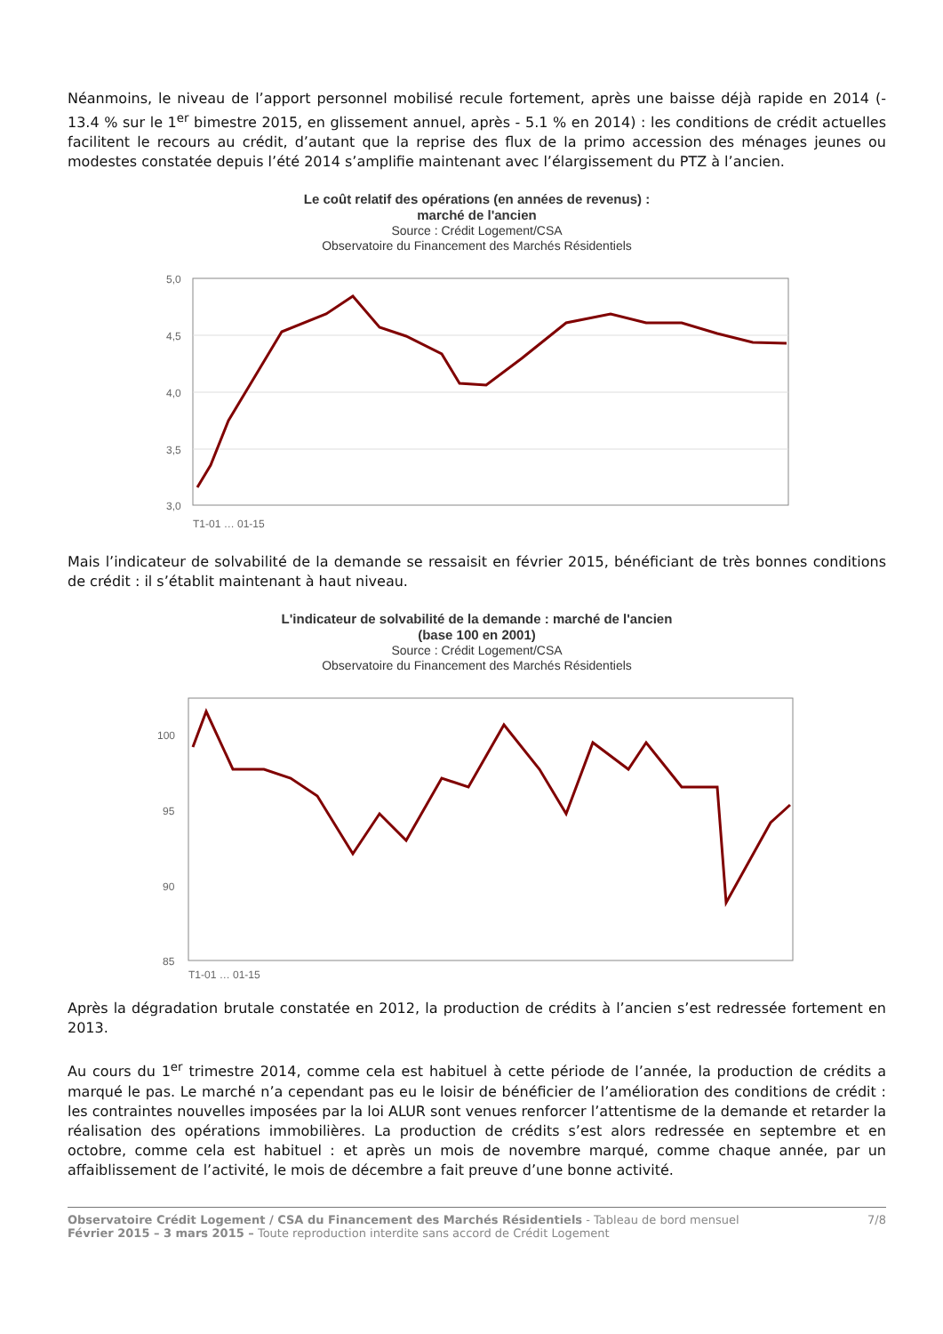Néanmoins, le niveau de l’apport personnel mobilisé recule fortement, après une baisse déjà rapide en 2014 (- 13.4 % sur le 1<sup>er</sup> bimestre 2015, en glissement annuel, après - 5.1 % en 2014) : les conditions de crédit actuelles facilitent le recours au crédit, d’autant que la reprise des flux de la primo accession des ménages jeunes ou modestes constatée depuis l’été 2014 s’amplifie maintenant avec l’élargissement du PTZ à l’ancien.
Le coût relatif des opérations (en années de revenus) :
marché de l'ancien
Source : Crédit Logement/CSA
Observatoire du Financement des Marchés Résidentiels
5,0
4,5
4,0
3,5
3,0
T1-01 … 01-15
Mais l’indicateur de solvabilité de la demande se ressaisit en février 2015, bénéficiant de très bonnes conditions de crédit : il s’établit maintenant à haut niveau.
L'indicateur de solvabilité de la demande : marché de l'ancien
(base 100 en 2001)
Source : Crédit Logement/CSA
Observatoire du Financement des Marchés Résidentiels
100
95
90
85
T1-01 … 01-15
Après la dégradation brutale constatée en 2012, la production de crédits à l’ancien s’est redressée fortement en 2013.
Au cours du 1<sup>er</sup> trimestre 2014, comme cela est habituel à cette période de l’année, la production de crédits a marqué le pas. Le marché n’a cependant pas eu le loisir de bénéficier de l’amélioration des conditions de crédit : les contraintes nouvelles imposées par la loi ALUR sont venues renforcer l’attentisme de la demande et retarder la réalisation des opérations immobilières. La production de crédits s’est alors redressée en septembre et en octobre, comme cela est habituel : et après un mois de novembre marqué, comme chaque année, par un affaiblissement de l’activité, le mois de décembre a fait preuve d’une bonne activité.
Observatoire Crédit Logement / CSA du Financement des Marchés Résidentiels - Tableau de bord mensuel
Février 2015 – 3 mars 2015 – Toute reproduction interdite sans accord de Crédit Logement
7/8